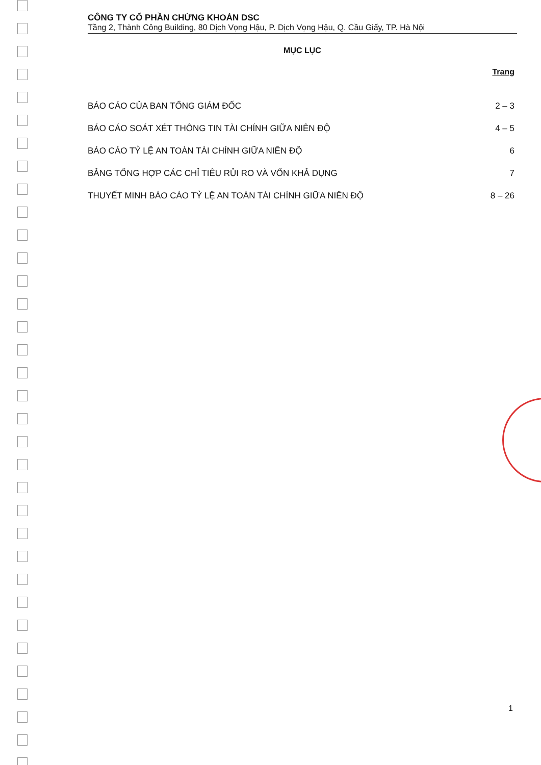CÔNG TY CỔ PHẦN CHỨNG KHOÁN DSC
Tầng 2, Thành Công Building, 80 Dịch Vọng Hậu, P. Dịch Vọng Hậu, Q. Cầu Giấy, TP. Hà Nội
MỤC LỤC
Trang
BÁO CÁO CỦA BAN TỔNG GIÁM ĐỐC 2 – 3
BÁO CÁO SOÁT XÉT THÔNG TIN TÀI CHÍNH GIỮA NIÊN ĐỘ 4 – 5
BÁO CÁO TỶ LỆ AN TOÀN TÀI CHÍNH GIỮA NIÊN ĐỘ 6
BẢNG TỔNG HỢP CÁC CHỈ TIÊU RỦI RO VÀ VỐN KHẢ DỤNG 7
THUYẾT MINH BÁO CÁO TỶ LỆ AN TOÀN TÀI CHÍNH GIỮA NIÊN ĐỘ 8 – 26
1